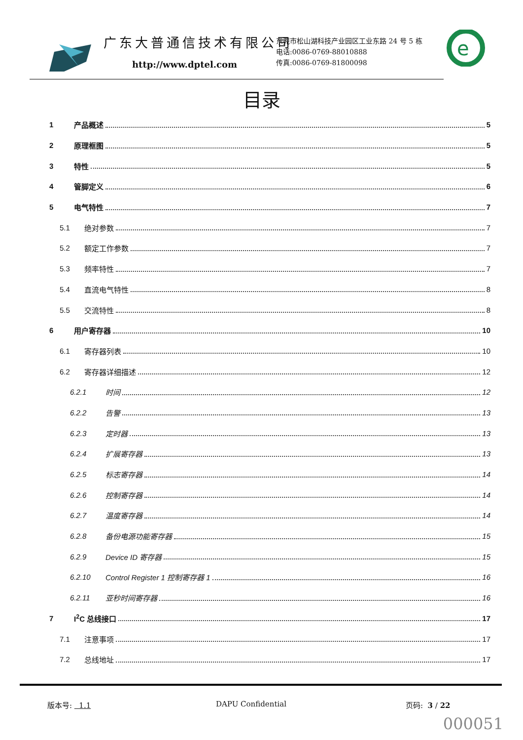广东大普通信技术有限公司
http://www.dptel.com
东莞市松山湖科技产业园区工业东路 24 号 5 栋
电话:0086-0769-88010888
传真:0086-0769-81800098
e
目录
1 产品概述 5
2 原理框图 5
3 特性 5
4 管脚定义 6
5 电气特性 7
5.1 绝对参数 7
5.2 额定工作参数 7
5.3 频率特性 7
5.4 直流电气特性 8
5.5 交流特性 8
6 用户寄存器 10
6.1 寄存器列表 10
6.2 寄存器详细描述 12
6.2.1 时间 12
6.2.2 告警 13
6.2.3 定时器 13
6.2.4 扩展寄存器 13
6.2.5 标志寄存器 14
6.2.6 控制寄存器 14
6.2.7 温度寄存器 14
6.2.8 备份电源功能寄存器 15
6.2.9 Device ID 寄存器 15
6.2.10 Control Register 1 控制寄存器 1 16
6.2.11 亚秒时间寄存器 16
7 I<sup>2</sup>C 总线接口 17
7.1 注意事项 17
7.2 总线地址 17
版本号: 1.1 DAPU Confidential 页码: 3 / 22
000051